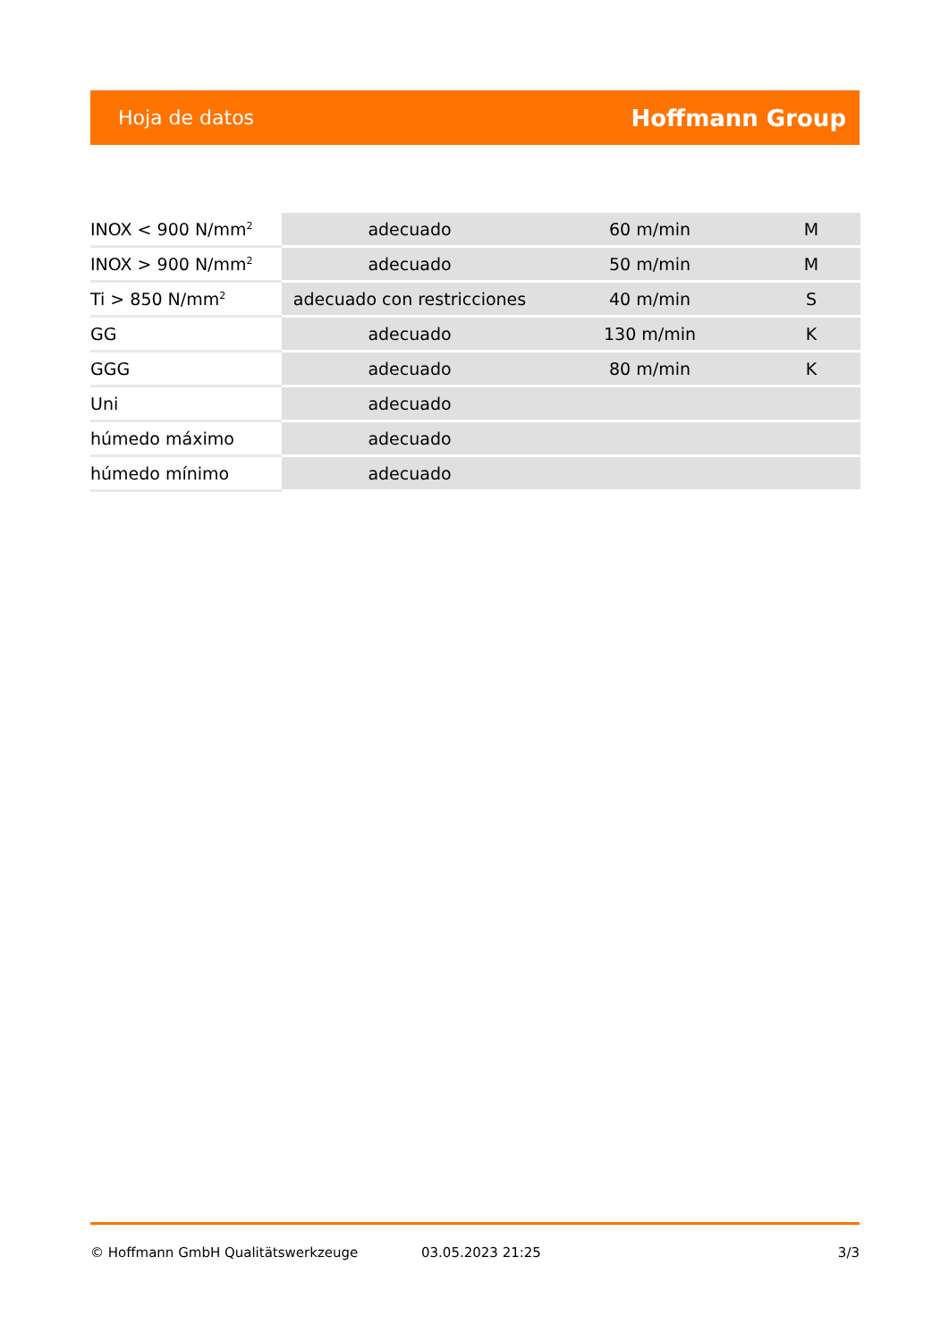Hoja de datos Hoffmann Group
| INOX < 900 N/mm<sup>2</sup> | adecuado | 60 m/min | M |
| INOX > 900 N/mm<sup>2</sup> | adecuado | 50 m/min | M |
| Ti > 850 N/mm<sup>2</sup> | adecuado con restricciones | 40 m/min | S |
| GG | adecuado | 130 m/min | K |
| GGG | adecuado | 80 m/min | K |
| Uni | adecuado | | |
| húmedo máximo | adecuado | | |
| húmedo mínimo | adecuado | | |
© Hoffmann GmbH Qualitätswerkzeuge 03.05.2023 21:25 3/3